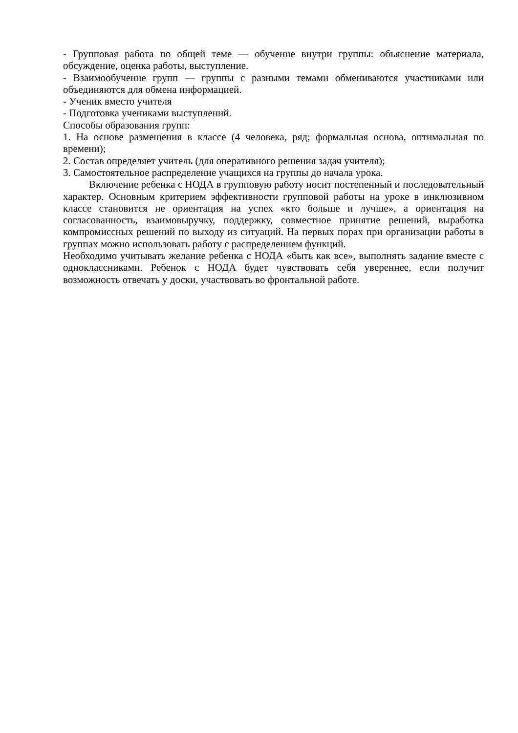- Групповая работа по общей теме — обучение внутри группы: объяснение материала, обсуждение, оценка работы, выступление.
- Взаимообучение групп — группы с разными темами обмениваются участниками или объединяются для обмена информацией.
- Ученик вместо учителя
- Подготовка учениками выступлений.
Способы образования групп:
1. На основе размещения в классе (4 человека, ряд; формальная основа, оптимальная по времени);
2. Состав определяет учитель (для оперативного решения задач учителя);
3. Самостоятельное распределение учащихся на группы до начала урока.
Включение ребенка с НОДА в групповую работу носит постепенный и последовательный характер. Основным критерием эффективности групповой работы на уроке в инклюзивном классе становится не ориентация на успех «кто больше и лучше», а ориентация на согласованность, взаимовыручку, поддержку, совместное принятие решений, выработка компромиссных решений по выходу из ситуаций. На первых порах при организации работы в группах можно использовать работу с распределением функций.
Необходимо учитывать желание ребенка с НОДА «быть как все», выполнять задание вместе с одноклассниками. Ребенок с НОДА будет чувствовать себя увереннее, если получит возможность отвечать у доски, участвовать во фронтальной работе.